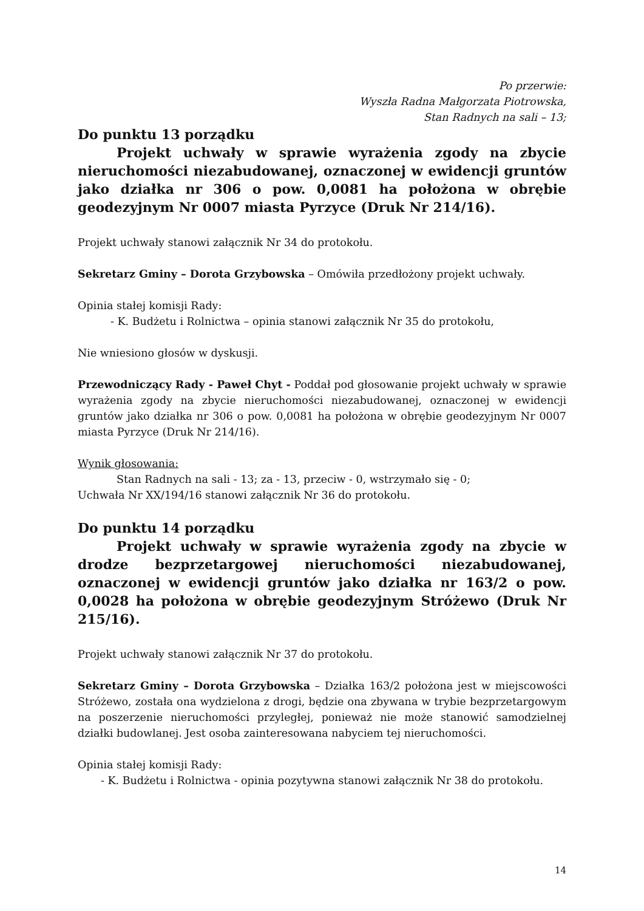Po przerwie:
Wyszła Radna Małgorzata Piotrowska,
Stan Radnych na sali – 13;
Do punktu 13 porządku
Projekt uchwały w sprawie wyrażenia zgody na zbycie nieruchomości niezabudowanej, oznaczonej w ewidencji gruntów jako działka nr 306 o pow. 0,0081 ha położona w obrębie geodezyjnym Nr 0007 miasta Pyrzyce (Druk Nr 214/16).
Projekt uchwały stanowi załącznik Nr 34 do protokołu.
Sekretarz Gminy – Dorota Grzybowska – Omówiła przedłożony projekt uchwały.
Opinia stałej komisji Rady:
- K. Budżetu i Rolnictwa – opinia stanowi załącznik Nr 35 do protokołu,
Nie wniesiono głosów w dyskusji.
Przewodniczący Rady - Paweł Chyt - Poddał pod głosowanie projekt uchwały w sprawie wyrażenia zgody na zbycie nieruchomości niezabudowanej, oznaczonej w ewidencji gruntów jako działka nr 306 o pow. 0,0081 ha położona w obrębie geodezyjnym Nr 0007 miasta Pyrzyce (Druk Nr 214/16).
Wynik głosowania:
Stan Radnych na sali - 13; za - 13, przeciw - 0, wstrzymało się - 0;
Uchwała Nr XX/194/16 stanowi załącznik Nr 36 do protokołu.
Do punktu 14 porządku
Projekt uchwały w sprawie wyrażenia zgody na zbycie w drodze bezprzetargowej nieruchomości niezabudowanej, oznaczonej w ewidencji gruntów jako działka nr 163/2 o pow. 0,0028 ha położona w obrębie geodezyjnym Stróżewo (Druk Nr 215/16).
Projekt uchwały stanowi załącznik Nr 37 do protokołu.
Sekretarz Gminy – Dorota Grzybowska – Działka 163/2 położona jest w miejscowości Stróżewo, została ona wydzielona z drogi, będzie ona zbywana w trybie bezprzetargowym na poszerzenie nieruchomości przyległej, ponieważ nie może stanowić samodzielnej działki budowlanej. Jest osoba zainteresowana nabyciem tej nieruchomości.
Opinia stałej komisji Rady:
- K. Budżetu i Rolnictwa - opinia pozytywna stanowi załącznik Nr 38 do protokołu.
14